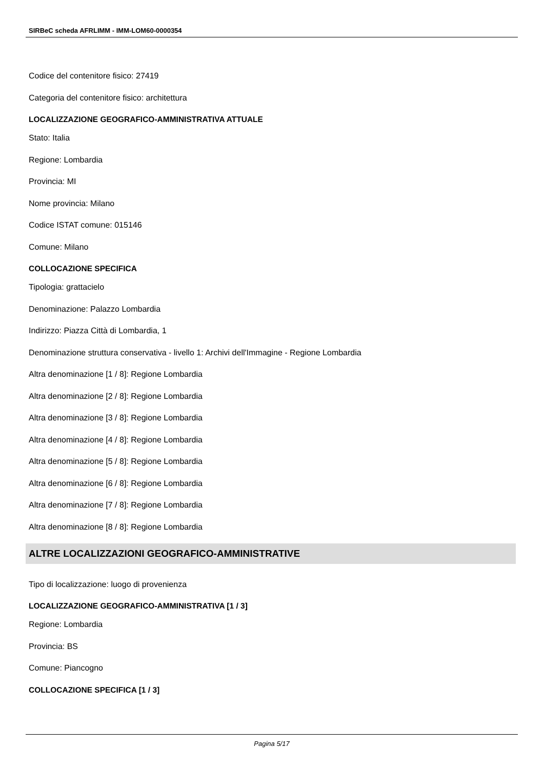SIRBeC scheda AFRLIMM - IMM-LOM60-0000354
Codice del contenitore fisico: 27419
Categoria del contenitore fisico: architettura
LOCALIZZAZIONE GEOGRAFICO-AMMINISTRATIVA ATTUALE
Stato: Italia
Regione: Lombardia
Provincia: MI
Nome provincia: Milano
Codice ISTAT comune: 015146
Comune: Milano
COLLOCAZIONE SPECIFICA
Tipologia: grattacielo
Denominazione: Palazzo Lombardia
Indirizzo: Piazza Città di Lombardia, 1
Denominazione struttura conservativa - livello 1: Archivi dell'Immagine - Regione Lombardia
Altra denominazione [1 / 8]: Regione Lombardia
Altra denominazione [2 / 8]: Regione Lombardia
Altra denominazione [3 / 8]: Regione Lombardia
Altra denominazione [4 / 8]: Regione Lombardia
Altra denominazione [5 / 8]: Regione Lombardia
Altra denominazione [6 / 8]: Regione Lombardia
Altra denominazione [7 / 8]: Regione Lombardia
Altra denominazione [8 / 8]: Regione Lombardia
ALTRE LOCALIZZAZIONI GEOGRAFICO-AMMINISTRATIVE
Tipo di localizzazione: luogo di provenienza
LOCALIZZAZIONE GEOGRAFICO-AMMINISTRATIVA [1 / 3]
Regione: Lombardia
Provincia: BS
Comune: Piancogno
COLLOCAZIONE SPECIFICA [1 / 3]
Pagina 5/17